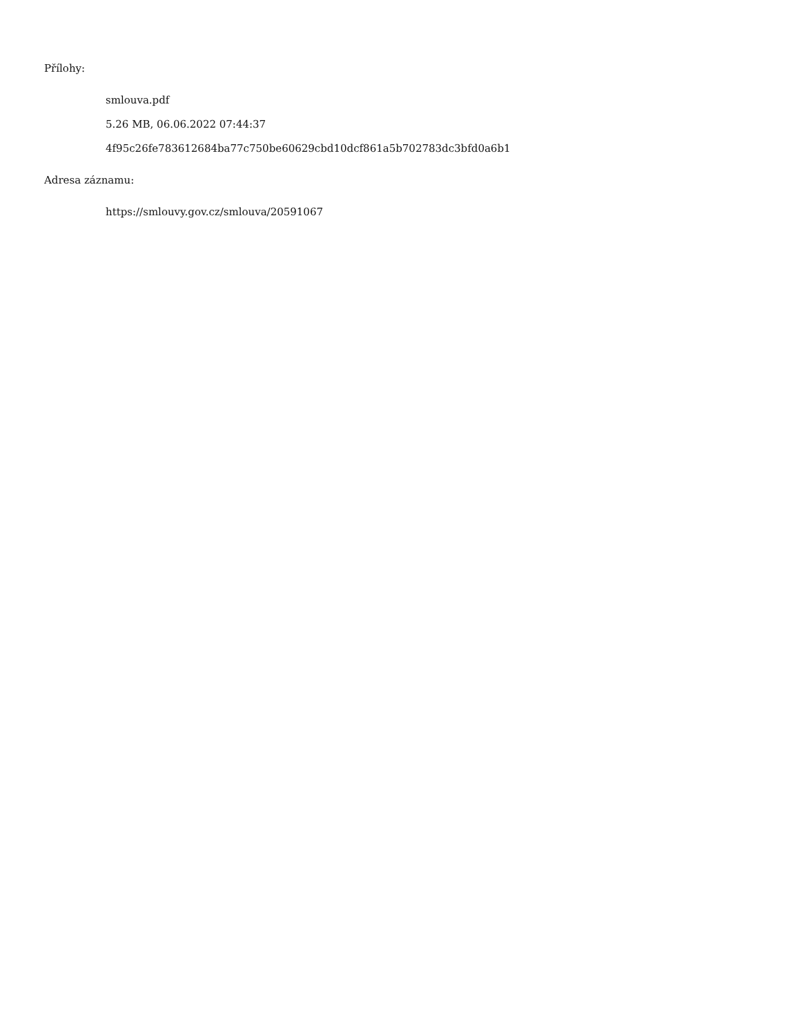Přílohy:
smlouva.pdf
5.26 MB, 06.06.2022 07:44:37
4f95c26fe783612684ba77c750be60629cbd10dcf861a5b702783dc3bfd0a6b1
Adresa záznamu:
https://smlouvy.gov.cz/smlouva/20591067